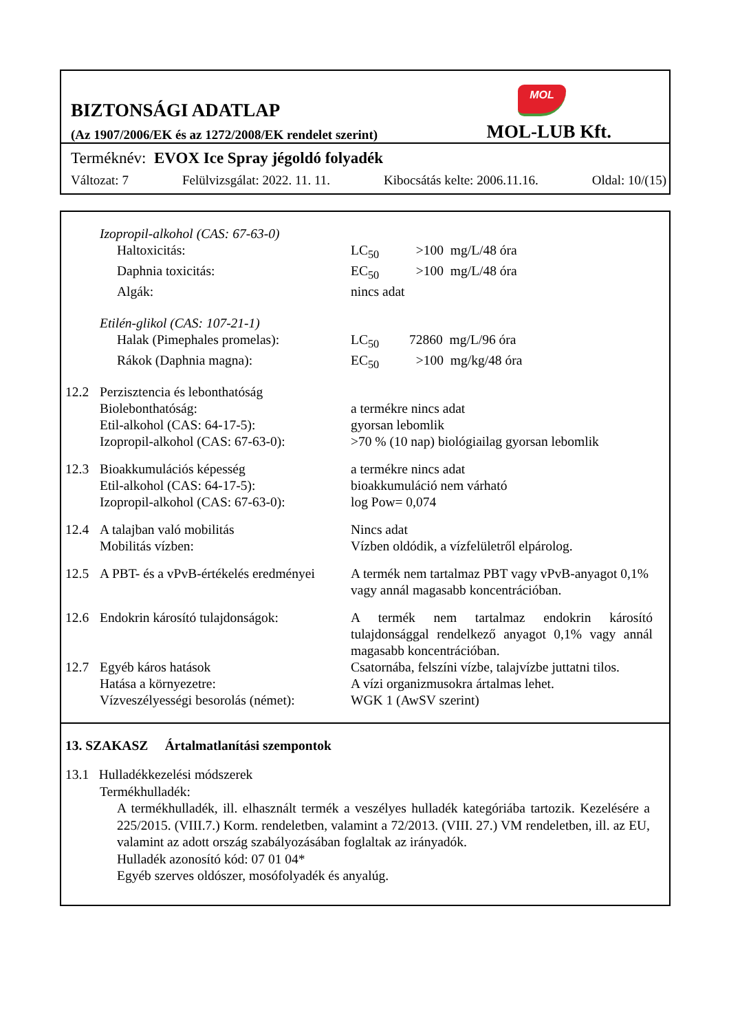MOL
BIZTONSÁGI ADATLAP
(Az 1907/2006/EK és az 1272/2008/EK rendelet szerint) MOL-LUB Kft.
Terméknév: EVOX Ice Spray jégoldó folyadék
Változat: 7 Felülvizsgálat: 2022. 11. 11. Kibocsátás kelte: 2006.11.16. Oldal: 10/(15)
| | Izopropil-alkohol (CAS: 67-63-0) | |
| | Haltoxicitás: | LC<sub>50</sub> >100 mg/L/48 óra |
| | Daphnia toxicitás: | EC<sub>50</sub> >100 mg/L/48 óra |
| | Algák: | nincs adat |
| | Etilén-glikol (CAS: 107-21-1) | |
| | Halak (Pimephales promelas): | LC<sub>50</sub> 72860 mg/L/96 óra |
| | Rákok (Daphnia magna): | EC<sub>50</sub> >100 mg/kg/48 óra |
| 12.2 | Perzisztencia és lebonthatóság | |
| | Biolebonthatóság: | a termékre nincs adat |
| | Etil-alkohol (CAS: 64-17-5): | gyorsan lebomlik |
| | Izopropil-alkohol (CAS: 67-63-0): | >70 % (10 nap) biológiailag gyorsan lebomlik |
| 12.3 | Bioakkumulációs képesség | a termékre nincs adat |
| | Etil-alkohol (CAS: 64-17-5): | bioakkumuláció nem várható |
| | Izopropil-alkohol (CAS: 67-63-0): | log Pow= 0,074 |
| 12.4 | A talajban való mobilitás | Nincs adat |
| | Mobilitás vízben: | Vízben oldódik, a vízfelületről elpárolog. |
| 12.5 | A PBT- és a vPvB-értékelés eredményei | A termék nem tartalmaz PBT vagy vPvB-anyagot 0,1% vagy annál magasabb koncentrációban. |
| 12.6 | Endokrin károsító tulajdonságok: | A termék nem tartalmaz endokrin károsító tulajdonsággal rendelkező anyagot 0,1% vagy annál magasabb koncentrációban. |
| 12.7 | Egyéb káros hatások | Csatornába, felszíni vízbe, talajvízbe juttatni tilos. |
| | Hatása a környezetre: | A vízi organizmusokra ártalmas lehet. |
| | Vízveszélyességi besorolás (német): | WGK 1 (AwSV szerint) |
13. SZAKASZ Ártalmatlanítási szempontok
13.1 Hulladékkezelési módszerek
Termékhulladék:
A termékhulladék, ill. elhasznált termék a veszélyes hulladék kategóriába tartozik. Kezelésére a 225/2015. (VIII.7.) Korm. rendeletben, valamint a 72/2013. (VIII. 27.) VM rendeletben, ill. az EU, valamint az adott ország szabályozásában foglaltak az irányadók.
Hulladék azonosító kód: 07 01 04*
Egyéb szerves oldószer, mosófolyadék és anyalúg.